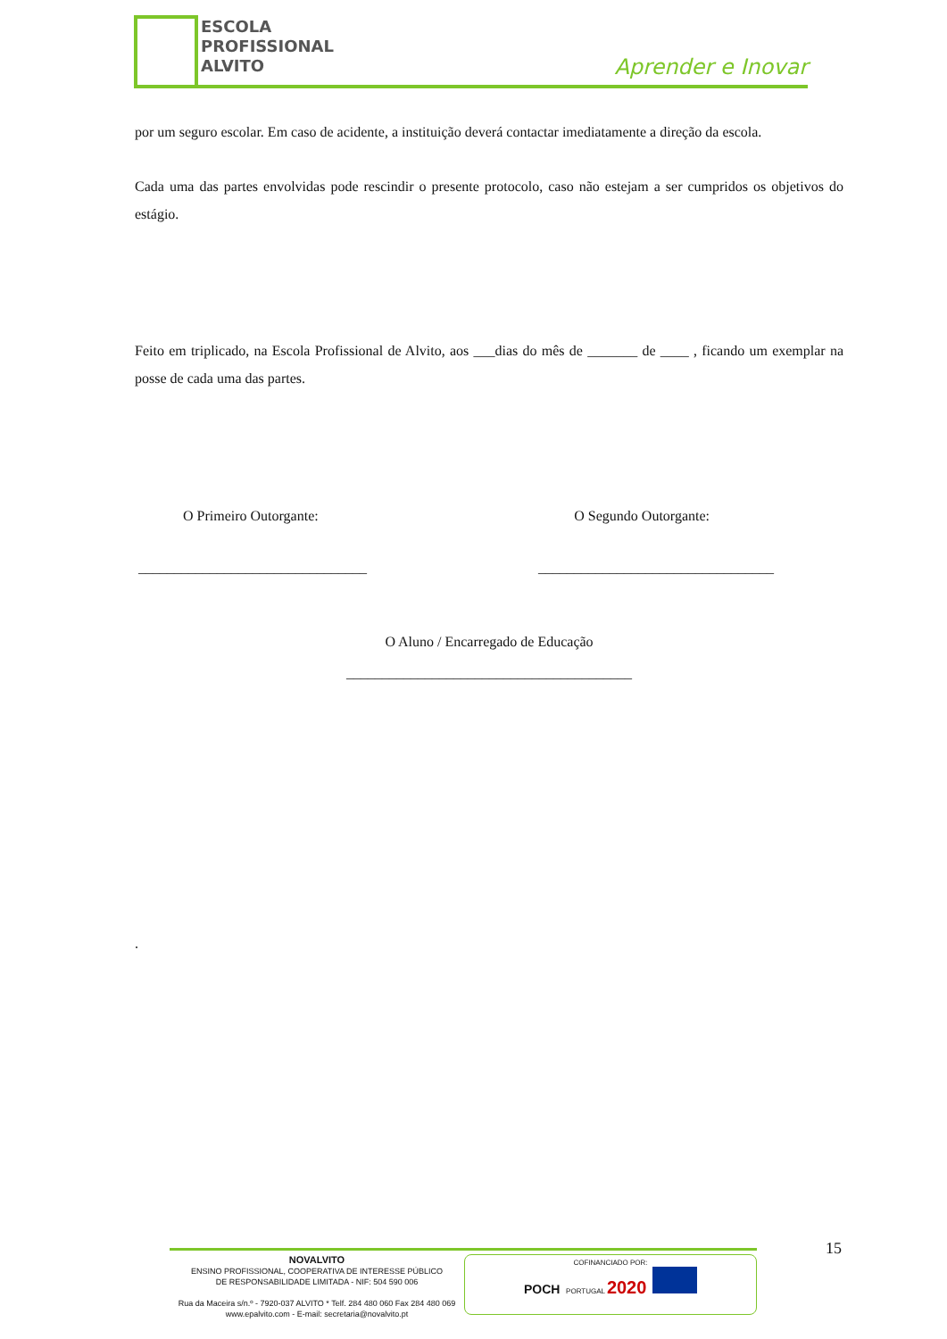ESCOLA
PROFISSIONAL
ALVITO
Aprender e Inovar
por um seguro escolar. Em caso de acidente, a instituição deverá contactar imediatamente a direção da escola.
Cada uma das partes envolvidas pode rescindir o presente protocolo, caso não estejam a ser cumpridos os objetivos do estágio.
Feito em triplicado, na Escola Profissional de Alvito, aos ___dias do mês de _______ de ____ , ficando um exemplar na posse de cada uma das partes.
O Primeiro Outorgante: O Segundo Outorgante:
________________________________ _________________________________
O Aluno / Encarregado de Educação
________________________________________
.
15
NOVALVITO
ENSINO PROFISSIONAL, COOPERATIVA DE INTERESSE PÚBLICO
DE RESPONSABILIDADE LIMITADA - NIF: 504 590 006
Rua da Maceira s/n.º - 7920-037 ALVITO * Telf. 284 480 060 Fax 284 480 069
www.epalvito.com - E-mail: secretaria@novalvito.pt
COFINANCIADO POR:
POCH PORTUGAL 2020